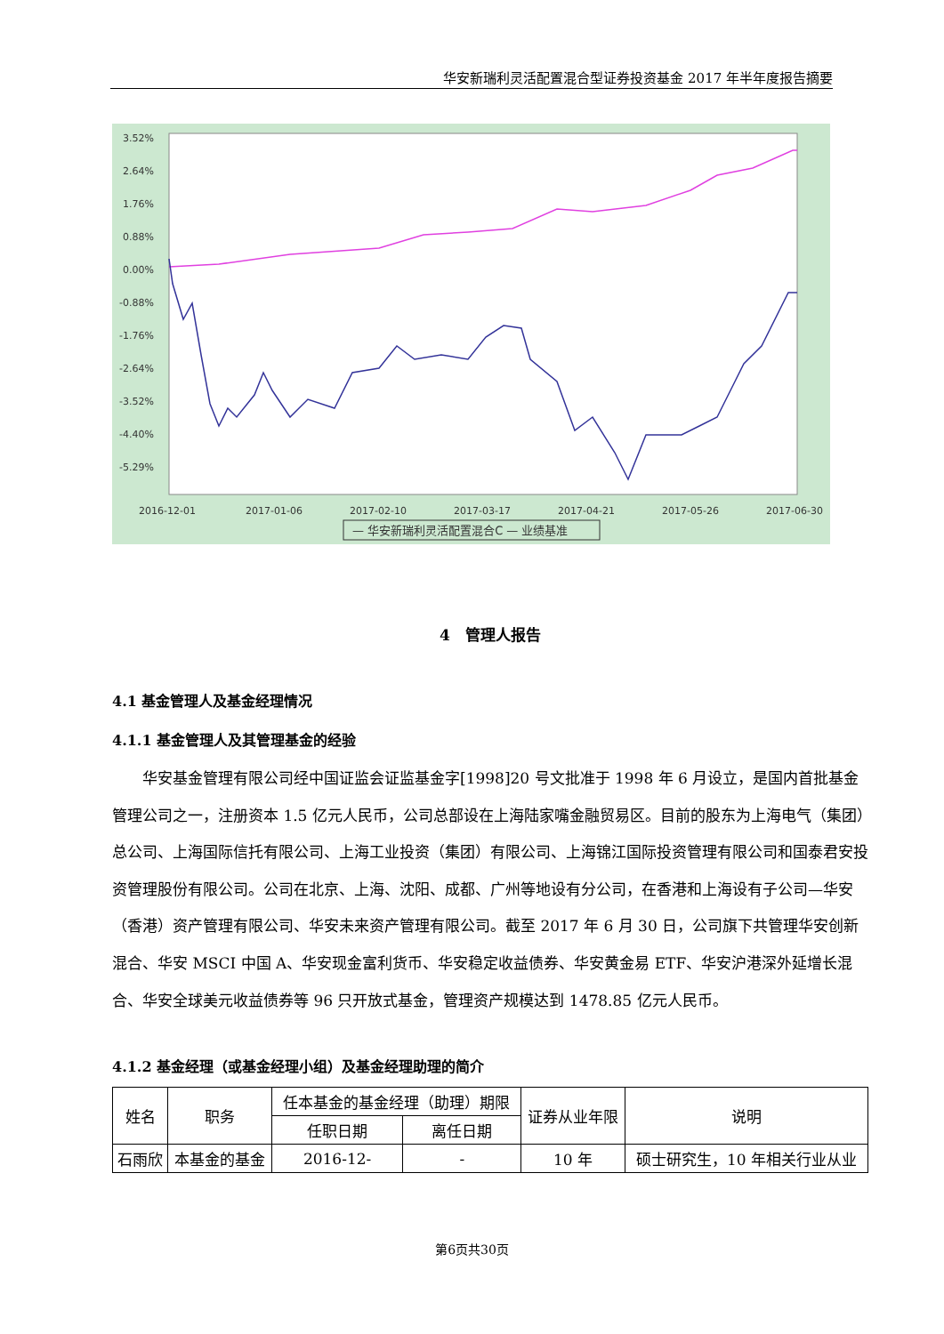华安新瑞利灵活配置混合型证券投资基金 2017 年半年度报告摘要
3.52%
2.64%
1.76%
0.88%
0.00%
-0.88%
-1.76%
-2.64%
-3.52%
-4.40%
-5.29%
2016-12-01
2017-01-06
2017-02-10
2017-03-17
2017-04-21
2017-05-26
2017-06-30
— 华安新瑞利灵活配置混合C — 业绩基准
4　管理人报告
4.1 基金管理人及基金经理情况
4.1.1 基金管理人及其管理基金的经验
华安基金管理有限公司经中国证监会证监基金字[1998]20 号文批准于 1998 年 6 月设立，是国内首批基金管理公司之一，注册资本 1.5 亿元人民币，公司总部设在上海陆家嘴金融贸易区。目前的股东为上海电气（集团）总公司、上海国际信托有限公司、上海工业投资（集团）有限公司、上海锦江国际投资管理有限公司和国泰君安投资管理股份有限公司。公司在北京、上海、沈阳、成都、广州等地设有分公司，在香港和上海设有子公司—华安（香港）资产管理有限公司、华安未来资产管理有限公司。截至 2017 年 6 月 30 日，公司旗下共管理华安创新混合、华安 MSCI 中国 A、华安现金富利货币、华安稳定收益债券、华安黄金易 ETF、华安沪港深外延增长混合、华安全球美元收益债券等 96 只开放式基金，管理资产规模达到 1478.85 亿元人民币。
4.1.2 基金经理（或基金经理小组）及基金经理助理的简介
| 姓名 | 职务 | 任本基金的基金经理（助理）期限 | | 证券从业年限 | 说明 |
| --- | --- | --- | --- | --- | --- |
| | | 任职日期 | 离任日期 | | |
| 石雨欣 | 本基金的基金 | 2016-12- | - | 10 年 | 硕士研究生，10 年相关行业从业 |
第6页共30页